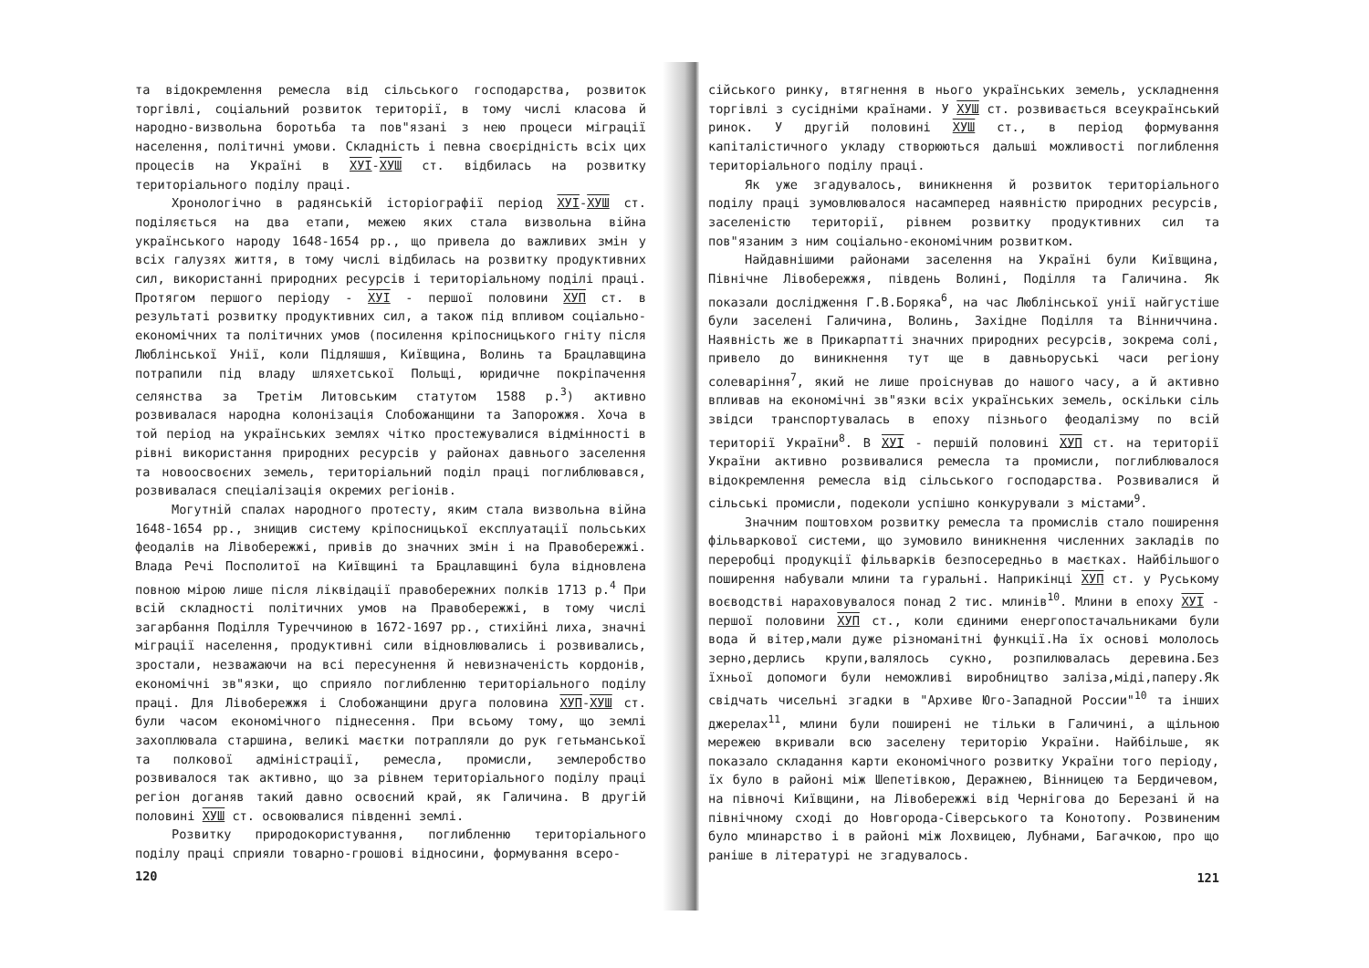та відокремлення ремесла від сільського господарства, розвиток торгівлі, соціальний розвиток території, в тому числі класова й народно-визвольна боротьба та пов"язані з нею процеси міграції населення, політичні умови. Складність і певна своєрідність всіх цих процесів на Україні в ХУІ-ХУШ ст. відбилась на розвитку територіального поділу праці.
Хронологічно в радянській історіографії період ХУІ-ХУШ ст. поділяється на два етапи, межею яких стала визвольна війна українського народу 1648-1654 рр., що привела до важливих змін у всіх галузях життя, в тому числі відбилась на розвитку продуктивних сил, використанні природних ресурсів і територіальному поділі праці. Протягом першого періоду - ХУІ - першої половини ХУП ст. в результаті розвитку продуктивних сил, а також під впливом соціально-економічних та політичних умов (посилення кріпосницького гніту після Люблінської Унії, коли Підляшшя, Київщина, Волинь та Брацлавщина потрапили під владу шляхетської Польщі, юридичне покріпачення селянства за Третім Литовським статутом 1588 р.<sup>3</sup>) активно розвивалася народна колонізація Слобожанщини та Запорожжя. Хоча в той період на українських землях чітко простежувалися відмінності в рівні використання природних ресурсів у районах давнього заселення та новоосвоєних земель, територіальний поділ праці поглиблювався, розвивалася спеціалізація окремих регіонів.
Могутній спалах народного протесту, яким стала визвольна війна 1648-1654 рр., знищив систему кріпосницької експлуатації польських феодалів на Лівобережжі, привів до значних змін і на Правобережжі. Влада Речі Посполитої на Київщині та Брацлавщині була відновлена повною мірою лише після ліквідації правобережних полків 1713 р.<sup>4</sup> При всій складності політичних умов на Правобережжі, в тому числі загарбання Поділля Туреччиною в 1672-1697 рр., стихійні лиха, значні міграції населення, продуктивні сили відновлювались і розвивались, зростали, незважаючи на всі пересунення й невизначеність кордонів, економічні зв"язки, що сприяло поглибленню територіального поділу праці. Для Лівобережжя і Слобожанщини друга половина ХУП-ХУШ ст. були часом економічного піднесення. При всьому тому, що землі захоплювала старшина, великі маєтки потрапляли до рук гетьманської та полкової адміністрації, ремесла, промисли, землеробство розвивалося так активно, що за рівнем територіального поділу праці регіон доганяв такий давно освоєний край, як Галичина. В другій половині ХУШ ст. освоювалися південні землі.
Розвитку природокористування, поглибленню територіального поділу праці сприяли товарно-грошові відносини, формування всеро-
120
сійського ринку, втягнення в нього українських земель, ускладнення торгівлі з сусідніми країнами. У ХУШ ст. розвивається всеукраїнський ринок. У другій половині ХУШ ст., в період формування капіталістичного укладу створюються дальші можливості поглиблення територіального поділу праці.
Як уже згадувалось, виникнення й розвиток територіального поділу праці зумовлювалося насамперед наявністю природних ресурсів, заселеністю території, рівнем розвитку продуктивних сил та пов"язаним з ним соціально-економічним розвитком.
Найдавнішими районами заселення на Україні були Київщина, Північне Лівобережжя, південь Волині, Поділля та Галичина. Як показали дослідження Г.В.Боряка<sup>6</sup>, на час Люблінської унії найгустіше були заселені Галичина, Волинь, Західне Поділля та Вінниччина. Наявність же в Прикарпатті значних природних ресурсів, зокрема солі, привело до виникнення тут ще в давньоруські часи регіону солеваріння<sup>7</sup>, який не лише проіснував до нашого часу, а й активно впливав на економічні зв"язки всіх українських земель, оскільки сіль звідси транспортувалась в епоху пізнього феодалізму по всій території України<sup>8</sup>. В ХУІ - першій половині ХУП ст. на території України активно розвивалися ремесла та промисли, поглиблювалося відокремлення ремесла від сільського господарства. Розвивалися й сільські промисли, подеколи успішно конкурували з містами<sup>9</sup>.
Значним поштовхом розвитку ремесла та промислів стало поширення фільваркової системи, що зумовило виникнення численних закладів по переробці продукції фільварків безпосередньо в маєтках. Найбільшого поширення набували млини та гуральні. Наприкінці ХУП ст. у Руському воєводстві нараховувалося понад 2 тис. млинів<sup>10</sup>. Млини в епоху ХУІ - першої половини ХУП ст., коли єдиними енергопостачальниками були вода й вітер,мали дуже різноманітні функції.На їх основі мололось зерно,дерлись крупи,валялось сукно, розпилювалась деревина.Без їхньої допомоги були неможливі виробництво заліза,міді,паперу.Як свідчать чисельні згадки в "Архиве Юго-Западной России"<sup>10</sup> та інших джерелах<sup>11</sup>, млини були поширені не тільки в Галичині, а щільною мережею вкривали всю заселену територію України. Найбільше, як показало складання карти економічного розвитку України того періоду, їх було в районі між Шепетівкою, Деражнею, Вінницею та Бердичевом, на півночі Київщини, на Лівобережжі від Чернігова до Березані й на північному сході до Новгорода-Сіверського та Конотопу. Розвиненим було млинарство і в районі між Лохвицею, Лубнами, Багачкою, про що раніше в літературі не згадувалось.
121